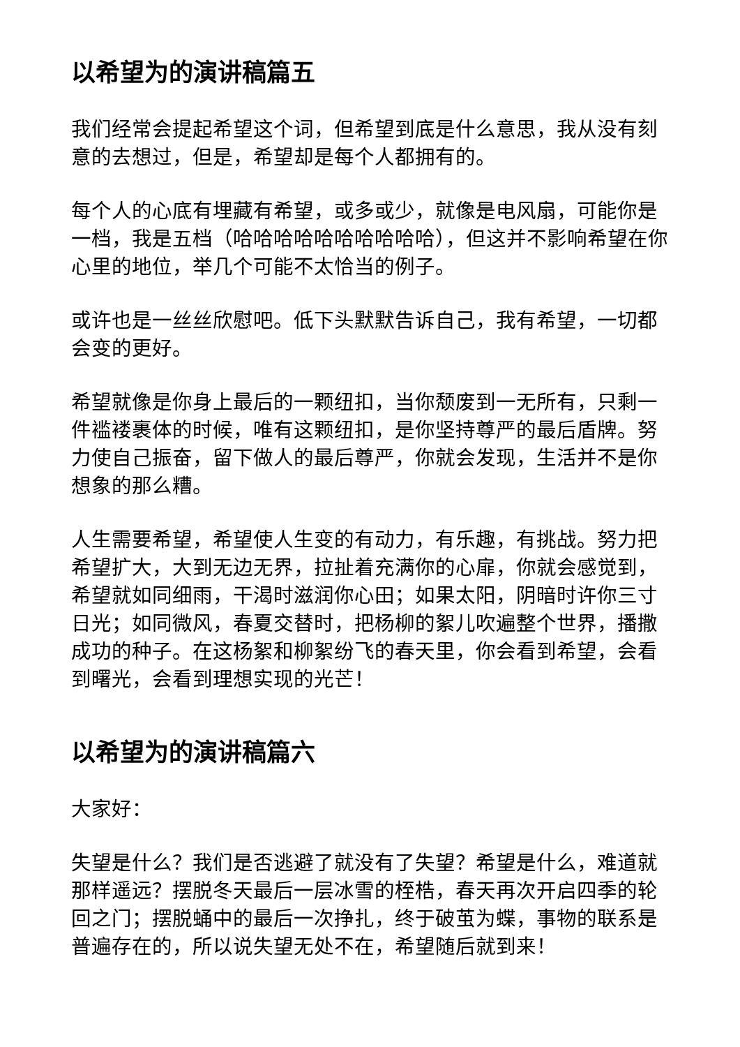以希望为的演讲稿篇五
我们经常会提起希望这个词，但希望到底是什么意思，我从没有刻意的去想过，但是，希望却是每个人都拥有的。
每个人的心底有埋藏有希望，或多或少，就像是电风扇，可能你是一档，我是五档（哈哈哈哈哈哈哈哈哈哈），但这并不影响希望在你心里的地位，举几个可能不太恰当的例子。
或许也是一丝丝欣慰吧。低下头默默告诉自己，我有希望，一切都会变的更好。
希望就像是你身上最后的一颗纽扣，当你颓废到一无所有，只剩一件褴褛裹体的时候，唯有这颗纽扣，是你坚持尊严的最后盾牌。努力使自己振奋，留下做人的最后尊严，你就会发现，生活并不是你想象的那么糟。
人生需要希望，希望使人生变的有动力，有乐趣，有挑战。努力把希望扩大，大到无边无界，拉扯着充满你的心扉，你就会感觉到，希望就如同细雨，干渴时滋润你心田；如果太阳，阴暗时许你三寸日光；如同微风，春夏交替时，把杨柳的絮儿吹遍整个世界，播撒成功的种子。在这杨絮和柳絮纷飞的春天里，你会看到希望，会看到曙光，会看到理想实现的光芒！
以希望为的演讲稿篇六
大家好：
失望是什么？我们是否逃避了就没有了失望？希望是什么，难道就那样遥远？摆脱冬天最后一层冰雪的桎梏，春天再次开启四季的轮回之门；摆脱蛹中的最后一次挣扎，终于破茧为蝶，事物的联系是普遍存在的，所以说失望无处不在，希望随后就到来！